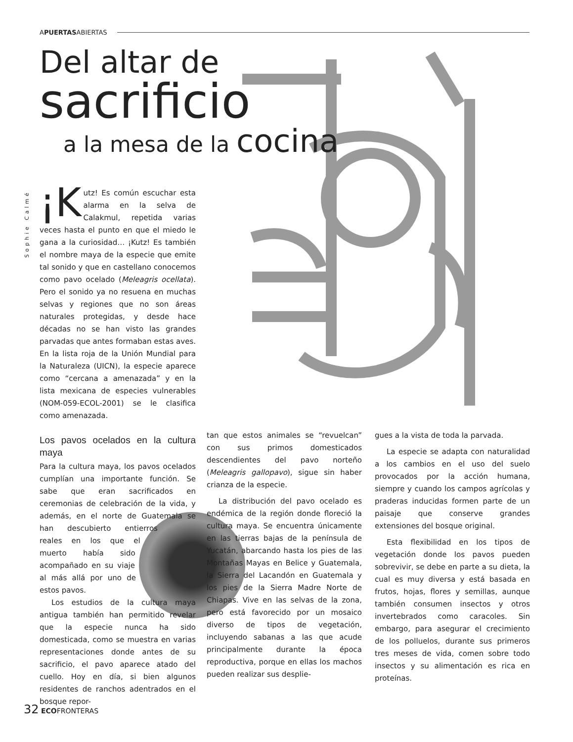APUERTASABIERTAS
Del altar de
sacrificio
a la mesa de la cocina
Sophie Calmé
¡K utz! Es común escuchar esta alarma en la selva de Calakmul, repetida varias veces hasta el punto en que el miedo le gana a la curiosidad… ¡Kutz! Es también el nombre maya de la especie que emite tal sonido y que en castellano conocemos como pavo ocelado (Meleagris ocellata). Pero el sonido ya no resuena en muchas selvas y regiones que no son áreas naturales protegidas, y desde hace décadas no se han visto las grandes parvadas que antes formaban estas aves. En la lista roja de la Unión Mundial para la Naturaleza (UICN), la especie aparece como “cercana a amenazada” y en la lista mexicana de especies vulnerables (NOM-059-ECOL-2001) se le clasifica como amenazada.
Los pavos ocelados en la cultura maya
Para la cultura maya, los pavos ocelados cumplían una importante función. Se sabe que eran sacrificados en ceremonias de celebración de la vida, y además, en el norte de Guatemala se han descubierto entierros reales en los que el muerto había sido acompañado en su viaje al más allá por uno de estos pavos.
Los estudios de la cultura maya antigua también han permitido revelar que la especie nunca ha sido domesticada, como se muestra en varias representaciones donde antes de su sacrificio, el pavo aparece atado del cuello. Hoy en día, si bien algunos residentes de ranchos adentrados en el bosque repor-
tan que estos animales se “revuelcan” con sus primos domesticados descendientes del pavo norteño (Meleagris gallopavo), sigue sin haber crianza de la especie.
La distribución del pavo ocelado es endémica de la región donde floreció la cultura maya. Se encuentra únicamente en las tierras bajas de la península de Yucatán, abarcando hasta los pies de las Montañas Mayas en Belice y Guatemala, la Sierra del Lacandón en Guatemala y los pies de la Sierra Madre Norte de Chiapas. Vive en las selvas de la zona, pero está favorecido por un mosaico diverso de tipos de vegetación, incluyendo sabanas a las que acude principalmente durante la época reproductiva, porque en ellas los machos pueden realizar sus desplie-
gues a la vista de toda la parvada.
La especie se adapta con naturalidad a los cambios en el uso del suelo provocados por la acción humana, siempre y cuando los campos agrícolas y praderas inducidas formen parte de un paisaje que conserve grandes extensiones del bosque original.
Esta flexibilidad en los tipos de vegetación donde los pavos pueden sobrevivir, se debe en parte a su dieta, la cual es muy diversa y está basada en frutos, hojas, flores y semillas, aunque también consumen insectos y otros invertebrados como caracoles. Sin embargo, para asegurar el crecimiento de los polluelos, durante sus primeros tres meses de vida, comen sobre todo insectos y su alimentación es rica en proteínas.
32 ECOFRONTERAS